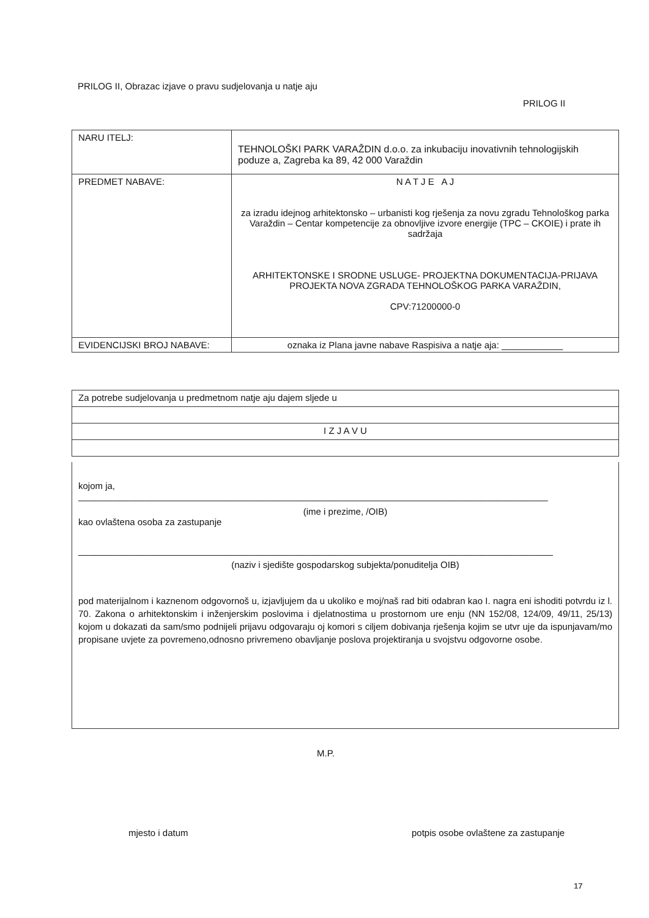PRILOG II, Obrazac izjave o pravu sudjelovanja u natje aju
PRILOG II
| NARU ITELJ: | TEHNOLOŠKI PARK VARAŽDIN d.o.o. za inkubaciju inovativnih tehnologijskih poduze a, Zagreba ka 89, 42 000 Varaždin |
| PREDMET NABAVE: | N A T J E A J za izradu idejnog arhitektonsko – urbanisti kog rješenja za novu zgradu Tehnološkog parka Varaždin – Centar kompetencije za obnovljive izvore energije (TPC – CKOIE) i prate ih sadržaja ARHITEKTONSKE I SRODNE USLUGE- PROJEKTNA DOKUMENTACIJA-PRIJAVA PROJEKTA NOVA ZGRADA TEHNOLOŠKOG PARKA VARAŽDIN, CPV:71200000-0 |
| EVIDENCIJSKI BROJ NABAVE: | oznaka iz Plana javne nabave Raspisiva a natje aja: ____________ |
| Za potrebe sudjelovanja u predmetnom natje aju dajem sljede u |
| I Z J A V U |
kojom ja,
____________________________________________________________________________________________
(ime i prezime, /OIB)
kao ovlaštena osoba za zastupanje
_____________________________________________________________________________________________
(naziv i sjedište gospodarskog subjekta/ponuditelja OIB)
pod materijalnom i kaznenom odgovornoš u, izjavljujem da u ukoliko e moj/naš rad biti odabran kao I. nagra eni ishoditi potvrdu iz l. 70. Zakona o arhitektonskim i inženjerskim poslovima i djelatnostima u prostornom ure enju (NN 152/08, 124/09, 49/11, 25/13) kojom u dokazati da sam/smo podnijeli prijavu odgovaraju oj komori s ciljem dobivanja rješenja kojim se utvr uje da ispunjavam/mo propisane uvjete za povremeno,odnosno privremeno obavljanje poslova projektiranja u svojstvu odgovorne osobe.
M.P.
mjesto i datum
potpis osobe ovlaštene za zastupanje
17